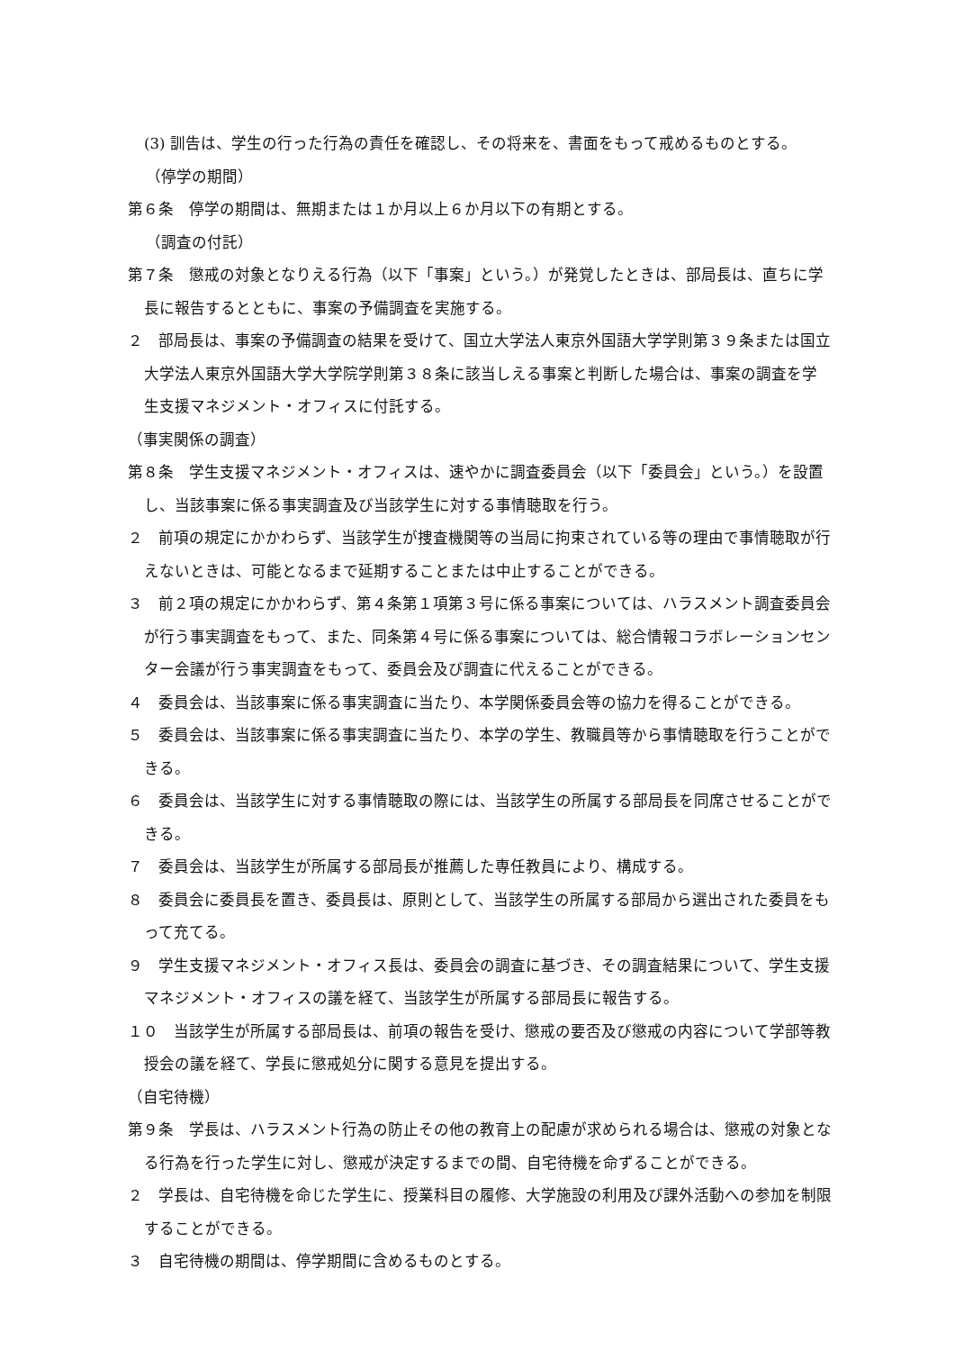(3) 訓告は、学生の行った行為の責任を確認し、その将来を、書面をもって戒めるものとする。
（停学の期間）
第６条　停学の期間は、無期または１か月以上６か月以下の有期とする。
（調査の付託）
第７条　懲戒の対象となりえる行為（以下「事案」という。）が発覚したときは、部局長は、直ちに学長に報告するとともに、事案の予備調査を実施する。
２　部局長は、事案の予備調査の結果を受けて、国立大学法人東京外国語大学学則第３９条または国立大学法人東京外国語大学大学院学則第３８条に該当しえる事案と判断した場合は、事案の調査を学生支援マネジメント・オフィスに付託する。
（事実関係の調査）
第８条　学生支援マネジメント・オフィスは、速やかに調査委員会（以下「委員会」という。）を設置し、当該事案に係る事実調査及び当該学生に対する事情聴取を行う。
２　前項の規定にかかわらず、当該学生が捜査機関等の当局に拘束されている等の理由で事情聴取が行えないときは、可能となるまで延期することまたは中止することができる。
３　前２項の規定にかかわらず、第４条第１項第３号に係る事案については、ハラスメント調査委員会が行う事実調査をもって、また、同条第４号に係る事案については、総合情報コラボレーションセンター会議が行う事実調査をもって、委員会及び調査に代えることができる。
４　委員会は、当該事案に係る事実調査に当たり、本学関係委員会等の協力を得ることができる。
５　委員会は、当該事案に係る事実調査に当たり、本学の学生、教職員等から事情聴取を行うことができる。
６　委員会は、当該学生に対する事情聴取の際には、当該学生の所属する部局長を同席させることができる。
７　委員会は、当該学生が所属する部局長が推薦した専任教員により、構成する。
８　委員会に委員長を置き、委員長は、原則として、当該学生の所属する部局から選出された委員をもって充てる。
９　学生支援マネジメント・オフィス長は、委員会の調査に基づき、その調査結果について、学生支援マネジメント・オフィスの議を経て、当該学生が所属する部局長に報告する。
１０　当該学生が所属する部局長は、前項の報告を受け、懲戒の要否及び懲戒の内容について学部等教授会の議を経て、学長に懲戒処分に関する意見を提出する。
（自宅待機）
第９条　学長は、ハラスメント行為の防止その他の教育上の配慮が求められる場合は、懲戒の対象となる行為を行った学生に対し、懲戒が決定するまでの間、自宅待機を命ずることができる。
２　学長は、自宅待機を命じた学生に、授業科目の履修、大学施設の利用及び課外活動への参加を制限することができる。
３　自宅待機の期間は、停学期間に含めるものとする。